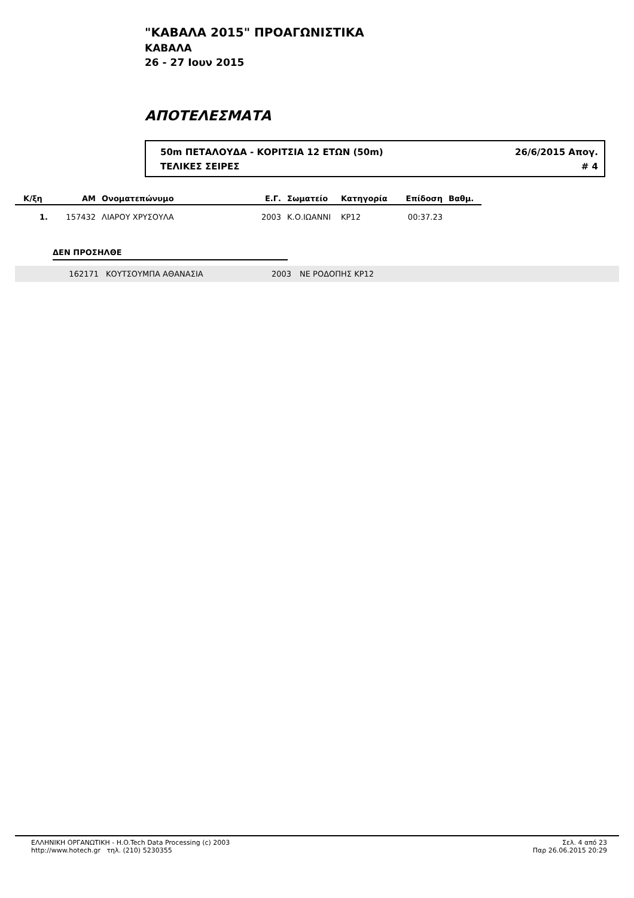"ΚΑΒΑΛΑ 2015" ΠΡΟΑΓΩΝΙΣΤΙΚΑ
ΚΑΒΑΛΑ
26 - 27 Ιουν 2015
ΑΠΟΤΕΛΕΣΜΑΤΑ
50m ΠΕΤΑΛΟΥΔΑ - ΚΟΡΙΤΣΙΑ 12 ΕΤΩΝ (50m) 26/6/2015 Απογ.
ΤΕΛΙΚΕΣ ΣΕΙΡΕΣ # 4
| Κ/ξη | ΑΜ | Ονοματεπώνυμο | Ε.Γ. | Σωματείο | Κατηγορία | Επίδοση | Βαθμ. | |
| --- | --- | --- | --- | --- | --- | --- | --- | --- |
| 1. | 157432 | ΛΙΑΡΟΥ ΧΡΥΣΟΥΛΑ | 2003 | Κ.Ο.ΙΩΑΝΝΙ | ΚΡ12 | 00:37.23 | | |
ΔΕΝ ΠΡΟΣΗΛΘΕ
162171 ΚΟΥΤΣΟΥΜΠΑ ΑΘΑΝΑΣΙΑ 2003 ΝΕ ΡΟΔΟΠΗΣ ΚΡ12
ΕΛΛΗΝΙΚΗ ΟΡΓΑΝΩΤΙΚΗ - H.O.Tech Data Processing (c) 2003
http://www.hotech.gr τηλ. (210) 5230355
Σελ. 4 από 23
Παρ 26.06.2015 20:29